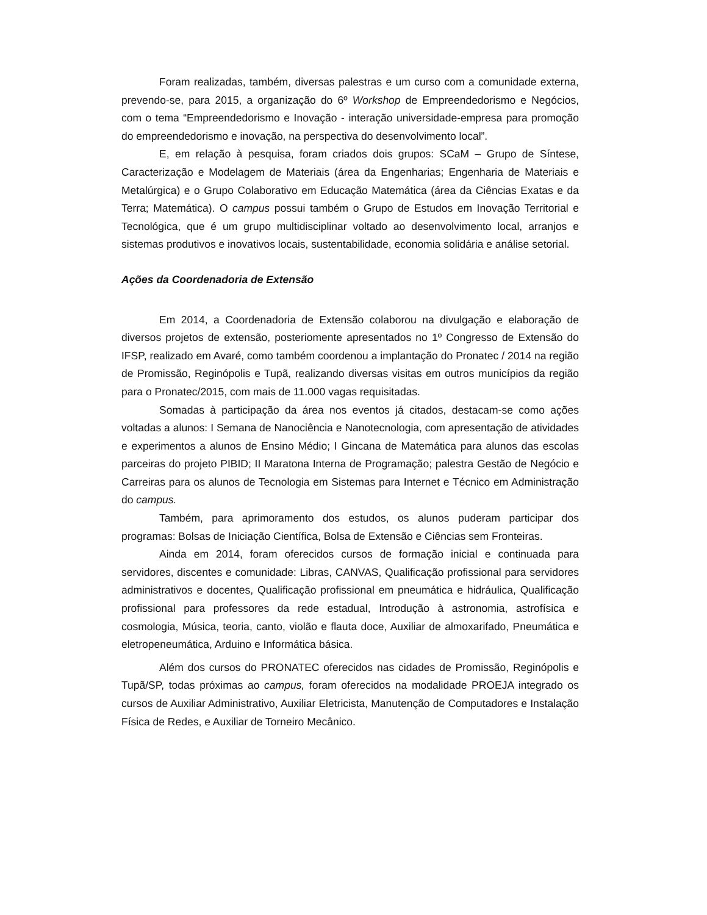Foram realizadas, também, diversas palestras e um curso com a comunidade externa, prevendo-se, para 2015, a organização do 6º Workshop de Empreendedorismo e Negócios, com o tema “Empreendedorismo e Inovação - interação universidade-empresa para promoção do empreendedorismo e inovação, na perspectiva do desenvolvimento local”.
E, em relação à pesquisa, foram criados dois grupos: SCaM – Grupo de Síntese, Caracterização e Modelagem de Materiais (área da Engenharias; Engenharia de Materiais e Metalúrgica) e o Grupo Colaborativo em Educação Matemática (área da Ciências Exatas e da Terra; Matemática). O campus possui também o Grupo de Estudos em Inovação Territorial e Tecnológica, que é um grupo multidisciplinar voltado ao desenvolvimento local, arranjos e sistemas produtivos e inovativos locais, sustentabilidade, economia solidária e análise setorial.
Ações da Coordenadoria de Extensão
Em 2014, a Coordenadoria de Extensão colaborou na divulgação e elaboração de diversos projetos de extensão, posteriomente apresentados no 1º Congresso de Extensão do IFSP, realizado em Avaré, como também coordenou a implantação do Pronatec / 2014 na região de Promissão, Reginópolis e Tupã, realizando diversas visitas em outros municípios da região para o Pronatec/2015, com mais de 11.000 vagas requisitadas.
Somadas à participação da área nos eventos já citados, destacam-se como ações voltadas a alunos: I Semana de Nanociência e Nanotecnologia, com apresentação de atividades e experimentos a alunos de Ensino Médio; I Gincana de Matemática para alunos das escolas parceiras do projeto PIBID; II Maratona Interna de Programação; palestra Gestão de Negócio e Carreiras para os alunos de Tecnologia em Sistemas para Internet e Técnico em Administração do campus.
Também, para aprimoramento dos estudos, os alunos puderam participar dos programas: Bolsas de Iniciação Científica, Bolsa de Extensão e Ciências sem Fronteiras.
Ainda em 2014, foram oferecidos cursos de formação inicial e continuada para servidores, discentes e comunidade: Libras, CANVAS, Qualificação profissional para servidores administrativos e docentes, Qualificação profissional em pneumática e hidráulica, Qualificação profissional para professores da rede estadual, Introdução à astronomia, astrofísica e cosmologia, Música, teoria, canto, violão e flauta doce, Auxiliar de almoxarifado, Pneumática e eletropeneumática, Arduino e Informática básica.
Além dos cursos do PRONATEC oferecidos nas cidades de Promissão, Reginópolis e Tupã/SP, todas próximas ao campus, foram oferecidos na modalidade PROEJA integrado os cursos de Auxiliar Administrativo, Auxiliar Eletricista, Manutenção de Computadores e Instalação Física de Redes, e Auxiliar de Torneiro Mecânico.